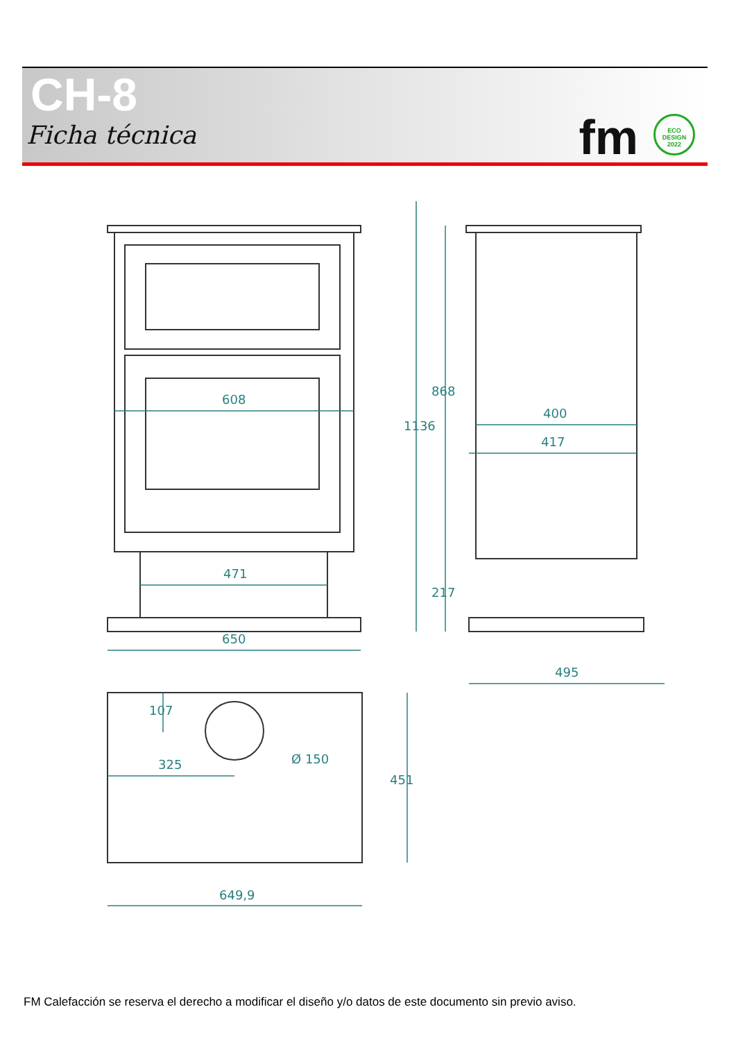CH-8
Ficha técnica fm
ECO
DESIGN
2022
608
471
650
1136
868
217
400
417
495
107
325
Ø 150
451
649,9
FM Calefacción se reserva el derecho a modificar el diseño y/o datos de este documento sin previo aviso.